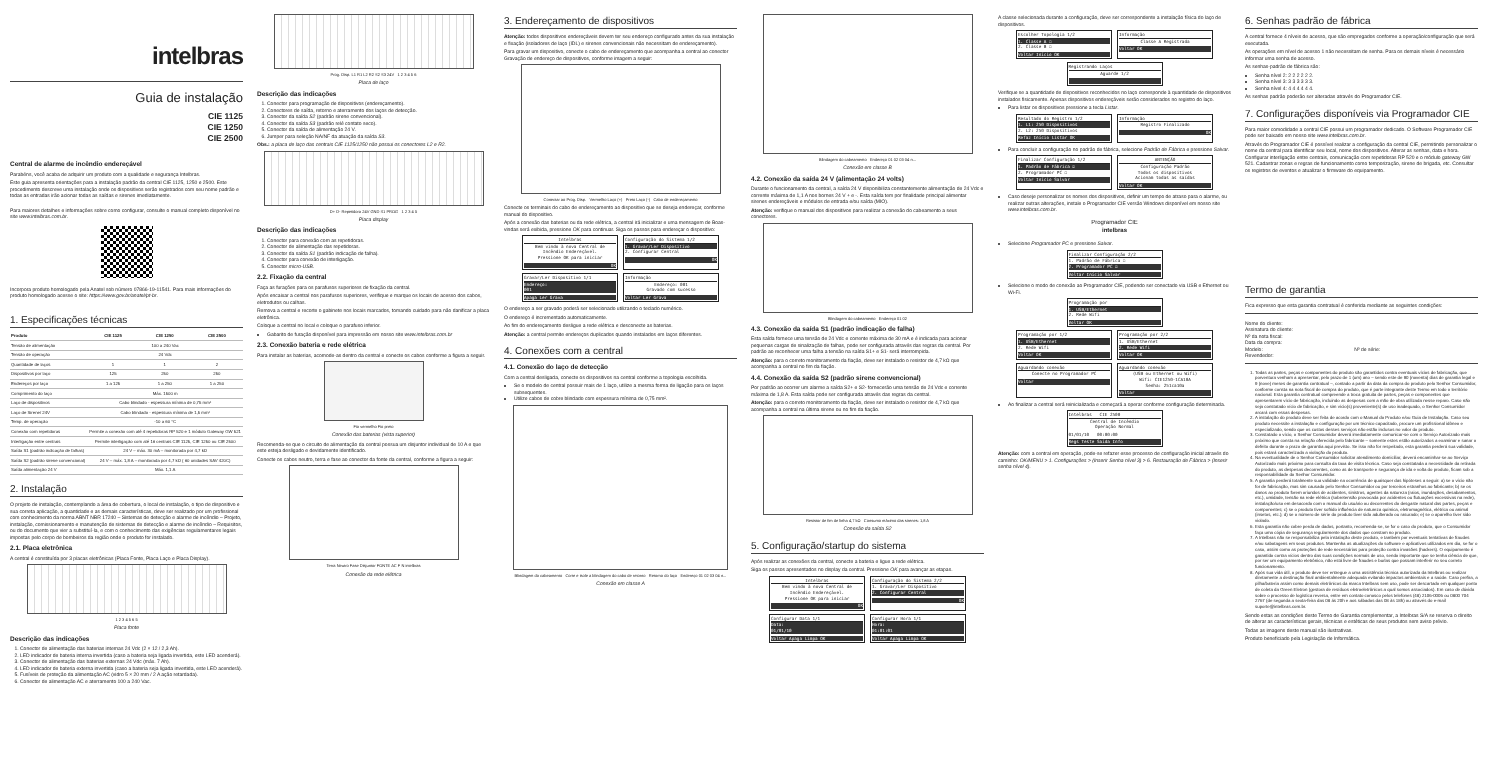intelbras
Guia de instalação
CIE 1125
CIE 1250
CIE 2500
Central de alarme de incêndio endereçável
Parabéns, você acaba de adquirir um produto com a qualidade e segurança Intelbras.
Este guia apresenta orientações para a instalação padrão da central CIE 1125, 1250 e 2500. Este procedimento descreve uma instalação onde os dispositivos serão registrados com seu nome padrão e todas as entradas irão acionar todas as saídas e sirenes imediatamente.
Para maiores detalhes e informações sobre como configurar, consulte o manual completo disponível no site www.intelbras.com.br.
Incorpora produto homologado pela Anatel sob número 07866-19-11541. Para mais informações do produto homologado acesse o site: https://www.gov.br/anatel/pt-br.
1. Especificações técnicas
| Produto | CIE 1125 | CIE 1250 | CIE 2500 |
| --- | --- | --- | --- |
| Tensão de alimentação | 100 a 240 Vac | | |
| Tensão de operação | 24 Vdc | | |
| Quantidade de laços | 1 | 1 | 2 |
| Dispositivos por laço | 125 | 250 | 250 |
| Endereços por laço | 1 a 125 | 1 a 250 | 1 a 250 |
| Comprimento do laço | Máx. 1500 m | | |
| Laço de dispositivos | Cabo blindado - espessura mínima de 0,75 mm² | | |
| Laço de Sirene/ 24V | Cabo blindado - espessura mínima de 1,5 mm² | | |
| Temp. de operação | -10 a 60 °C | | |
| Conexão com repetidoras | Permite a conexão com até 4 repetidoras RP 520 e 1 módulo Gateway GW 521 | | |
| Interligação entre centrais | Permite interligação com até 16 centrais CIE 1125, CIE 1250 ou CIE 2500 | | |
| Saída S1 (padrão indicação de falhas) | 24 V – máx. 30 mA – monitorada por 4,7 kΩ | | |
| Saída S2 (padrão sirene convencional) | 24 V – máx. 1,8 A – monitorada por 4,7 kΩ ( 60 unidades SAV 420C) | | |
| Saída alimentação 24 V | Máx. 1,1 A | | |
2. Instalação
O projeto de instalação, contemplando a área de cobertura, o local de instalação, o tipo de dispositivo e sua correta aplicação, a quantidade e as demais características, deve ser realizado por um profissional com conhecimento da norma ABNT NBR 17240 – Sistemas de detecção e alarme de incêndio – Projeto, instalação, comissionamento e manutenção de sistemas de detecção e alarme de incêndio – Requisitos, ou do documento que vier a substituí-la, e com o conhecimento das exigências regulamentares legais impostas pelo corpo de bombeiros da região onde o produto for instalado.
2.1. Placa eletrônica
A central é constituída por 3 placas eletrônicas (Placa Fonte, Placa Laço e Placa Display).
1 2 3 4 5 6 5
Placa fonte
Descrição das indicações
1. Conector de alimentação das baterias internas 24 Vdc (2 × 12 / 2,3 Ah).
2. LED indicador de bateria interna invertida (caso a bateria seja ligada invertida, este LED acenderá).
3. Conector de alimentação das baterias externas 24 Vdc (máx. 7 Ah).
4. LED indicador de bateria externa invertida (caso a bateria seja ligada invertida, este LED acenderá).
5. Fusíveis de proteção da alimentação AC (vidro 5 × 20 mm / 2 A ação retardada).
6. Conector de alimentação AC e aterramento 100 a 240 Vac.
Prog. Disp. L1 R1 L2 R2 S2 S3 24V 1 2 3 4 5 6
Placa de laço
Descrição das indicações
1. Conector para programação de dispositivos (endereçamento).
2. Conectores de saída, retorno e aterramento dos laços de detecção.
3. Conector da saída S2 (padrão sirene convencional).
4. Conector da saída S3 (padrão relé contato seco).
5. Conector da saída de alimentação 24 V.
6. Jumper para seleção NA/NF da atuação da saída S3.
Obs.: a placa de laço das centrais CIE 1125/1250 não possui os conectores L2 e R2.
D+ D- Repetidora 24V GND S1 PROG 1 2 3 4 5
Placa display
Descrição das indicações
1. Conector para conexão com as repetidoras.
2. Conector de alimentação das repetidoras.
3. Conector da saída S1 (padrão indicação de falha).
4. Conector para conexão de interligação.
5. Conector micro-USB.
2.2. Fixação da central
Faça as furações para os parafusos superiores de fixação da central.
Após encaixar a central nos parafusos superiores, verifique e marque os locais de acesso dos cabos, eletrodutos ou calhas.
Remova a central e recorte o gabinete nos locais marcados, tomando cuidado para não danificar a placa eletrônica.
Coloque a central no local e coloque o parafuso inferior.
Gabarito de furação disponível para impressão em nosso site www.intelbras.com.br
2.3. Conexão bateria e rede elétrica
Para instalar as baterias, acomode-as dentro da central e conecte os cabos conforme a figura a seguir.
Fio vermelho Fio preto
Conexão das baterias (vista superior)
Recomenda-se que o circuito de alimentação da central possua um disjuntor individual de 10 A e que este esteja desligado e devidamente identificado.
Conecte os cabos neutro, terra e fase ao conector da fonte da central, conforme a figura a seguir:
Terra Neutro Fase Disjuntor FONTE AC F N intelbras
Conexão da rede elétrica
3. Endereçamento de dispositivos
Atenção: todos dispositivos endereçáveis devem ter seu endereço configurado antes da sua instalação e fixação (isoladores de laço (IDL) e sirenes convencionais não necessitam de endereçamento).
Para gravar um dispositivo, conecte o cabo de endereçamento que acompanha a central ao conector Gravação de endereço de dispositivos, conforme imagem a seguir:
Conectar ao Prog. Disp. Vermelho Laço (+) Preto Laço (-) Cabo de endereçamento
Conecte os terminais do cabo de endereçamento ao dispositivo que se deseja endereçar, conforme manual do dispositivo.
Após a conexão das baterias ou da rede elétrica, a central irá inicializar e uma mensagem de Boas-vindas será exibida, pressione OK para continuar. Siga os passos para endereçar o dispositivo:
Intelbras
Bem vindo à nova Central de Incêndio Endereçável.
Pressione OK para iniciar
OK
Configuração do Sistema 1/2
1. Gravar/Ler Dispositivo
2. Configurar Central
OK
Gravar/Ler Dispositivo 1/1
Endereço:
001
Apaga Ler Grava
Informação
Endereço: 001
Gravado com sucesso
Voltar Ler Grava
O endereço a ser gravado poderá ser selecionado utilizando o teclado numérico.
O endereço é incrementado automaticamente.
Ao fim do endereçamento desligue a rede elétrica e desconecte as baterias.
Atenção: a central permite endereços duplicados quando instalados em laços diferentes.
4. Conexões com a central
4.1. Conexão do laço de detecção
Com a central desligada, conecte os dispositivos na central conforme a topologia escolhida.
Se o modelo de central possuir mais de 1 laço, utilize a mesma forma de ligação para os laços subsequentes.
Utilize cabos de cobre blindado com espessura mínima de 0,75 mm².
Blindagem do cabeamento Corte e isole a blindagem do cabo de retorno Retorno do laço Endereço 01 02 03 04 n...
Conexão em classe A
Blindagem do cabeamento Endereço 01 02 03 04 n...
Conexão em classe B
4.2. Conexão da saída 24 V (alimentação 24 volts)
Durante o funcionamento da central, a saída 24 V disponibiliza constantemente alimentação de 24 Vdc e corrente máxima de 1,1 A nos bornes 24 V + e -. Esta saída tem por finalidade principal alimentar sirenes endereçáveis e módulos de entrada e/ou saída (MIO).
Atenção: verifique o manual dos dispositivos para realizar a conexão do cabeamento a seus conectores.
Blindagem do cabeamento Endereço 01 02
4.3. Conexão da saída S1 (padrão indicação de falha)
Esta saída fornece uma tensão de 24 Vdc e corrente máxima de 30 mA e é indicada para acionar pequenas cargas de sinalização de falhas, pode ser configurada através das regras da central. Por padrão ao reconhecer uma falha a tensão na saída S1+ e S1- será interrompida.
Atenção: para o correto monitoramento da fiação, deve ser instalado o resistor de 4,7 kΩ que acompanha a central no fim da fiação.
4.4. Conexão da saída S2 (padrão sirene convencional)
Por padrão ao ocorrer um alarme a saída S2+ e S2- fornecerão uma tensão de 24 Vdc e corrente máxima de 1,8 A. Esta saída pode ser configurada através das regras da central.
Atenção: para o correto monitoramento da fiação, deve ser instalado o resistor de 4,7 kΩ que acompanha a central na última sirene ou no fim da fiação.
Resistor de fim de linha 4,7 kΩ Consumo máximo das sirenes: 1,8 A
Conexão da saída S2
5. Configuração/startup do sistema
Após realizar as conexões da central, conecte a bateria e ligue a rede elétrica.
Siga os passos apresentados no display da central. Pressione OK para avançar as etapas.
Intelbras
Bem vindo à nova Central de Incêndio Endereçável.
Pressione OK para iniciar
OK
Configuração do Sistema 2/2
1. Gravar/Ler Dispositivo
2. Configurar Central
OK
Configurar Data 1/1
Data:
01/01/10
Voltar Apaga Limpa OK
Configurar Hora 1/1
Hora:
01:01:01
Voltar Apaga Limpa OK
A classe selecionada durante a configuração, deve ser correspondente a instalação física do laço de dispositivos.
Escolher Topologia 1/2
1. Classe A ☐
2. Classe B ☐
Voltar Início OK
Informação
Classe A Registrada
Voltar OK
Registrando Laços
Aguarde 1/2
Verifique se a quantidade de dispositivos reconhecidos no laço corresponde à quantidade de dispositivos instalados fisicamente. Apenas dispositivos endereçáveis serão considerados no registro do laço.
Para listar os dispositivos pressione a tecla Listar.
Resultado do Registro 1/2
1. L1: 250 Dispositivos
2. L2: 250 Dispositivos
Refaz Início Listar OK
Informação
Registro Finalizado
OK
Para concluir a configuração no padrão de fábrica, selecione Padrão de Fábrica e pressione Salvar.
Finalizar Configuração 1/2
1. Padrão de Fábrica ☑
2. Programador PC ☐
Voltar Início Salvar
ANTENÇÃO
Configuração Padrão
Todos os dispositivos
Acionam todas as saídas
Voltar OK
Caso deseje personalizar os nomes dos dispositivos, definir um tempo de atraso para o alarme, ou realizar outras alterações, instale o Programador CIE versão Windows disponível em nosso site www.intelbras.com.br.
Programador CIE
intelbras
Selecione Programador PC e pressione Salvar.
Finalizar Configuração 2/2
1. Padrão de Fábrica ☐
2. Programador PC ☑
Voltar Início Salvar
Selecione o modo de conexão ao Programador CIE, podendo ser conectado via USB e Ethernet ou Wi-Fi.
Programação por
1. USB/Ethernet
2. Rede Wifi
Voltar OK
Programação por 1/2
1. USB/Ethernet
2. Rede Wifi
Voltar OK
Programação por 2/2
1. USB/Ethernet
2. Rede Wifi
Voltar OK
Aguardando conexão
Conecte no Programador PC
Voltar
Aguardando conexão
(USB ou Ethernet ou Wifi)
Wifi: CIE1250-1CA10A
Senha: 251ca10a
Voltar
Ao finalizar a central será reinicializada e começará a operar conforme configuração determinada.
Intelbras CIE 2500
Central de Incêndio
Operação Normal
01/01/10 00:00:00
Regs Teste Saída Info
Atenção: com a central em operação, pode-se refazer esse processo de configuração inicial através do caminho: OK/MENU > 1. Configurações > (Inserir Senha nível 3) > 6. Restauração de Fábrica > (Inserir senha nível 4).
6. Senhas padrão de fábrica
A central fornece 4 níveis de acesso, que são empregados conforme a operação/configuração que será executada.
As operações em nível de acesso 1 não necessitam de senha. Para os demais níveis é necessário informar uma senha de acesso.
As senhas-padrão de fábrica são:
Senha nível 2: 2 2 2 2 2 2.
Senha nível 3: 3 3 3 3 3 3.
Senha nível 4: 4 4 4 4 4 4.
As senhas padrão poderão ser alteradas através do Programador CIE.
7. Configurações disponíveis via Programador CIE
Para maior comodidade a central CIE possui um programador dedicado. O Software Programador CIE pode ser baixado em nosso site www.intelbras.com.br.
Através do Programador CIE é possível realizar a configuração da central CIE, permitindo personalizar o nome da central para identificar seu local, nome dos dispositivos. Alterar as senhas, data e hora. Configurar interligação entre centrais, comunicação com repetidoras RP 520 e o módulo gateway GW 521. Cadastrar zonas e regras de funcionamento como temporização, sirene de brigada, etc. Consultar os registros de eventos e atualizar o firmware do equipamento.
Termo de garantia
Fica expresso que esta garantia contratual é conferida mediante as seguintes condições:
Nome do cliente:
Assinatura do cliente:
Nº da nota fiscal:
Data da compra:
Modelo: Nº de série:
Revendedor:
1. Todas as partes, peças e componentes do produto são garantidos contra eventuais vícios de fabricação, que porventura venham a apresentar, pelo prazo de 1 (um) ano – sendo este de 90 (noventa) dias de garantia legal e 9 (nove) meses de garantia contratual –, contado a partir da data da compra do produto pelo Senhor Consumidor, conforme consta na nota fiscal de compra do produto, que é parte integrante deste Termo em todo o território nacional. Esta garantia contratual compreende a troca gratuita de partes, peças e componentes que apresentarem vício de fabricação, incluindo as despesas com a mão de obra utilizada nesse reparo. Caso não seja constatado vício de fabricação, e sim vício(s) proveniente(s) de uso inadequado, o Senhor Consumidor arcará com essas despesas.
2. A instalação do produto deve ser feita de acordo com o Manual do Produto e/ou Guia de Instalação. Caso seu produto necessite a instalação e configuração por um técnico capacitado, procure um profissional idôneo e especializado, sendo que os custos desses serviços não estão inclusos no valor do produto.
3. Constatado o vício, o Senhor Consumidor deverá imediatamente comunicar-se com o Serviço Autorizado mais próximo que consta na relação oferecida pelo fabricante – somente estes estão autorizados a examinar e sanar o defeito durante o prazo de garantia aqui previsto. Se isso não for respeitado, esta garantia perderá sua validade, pois estará caracterizada a violação do produto.
4. Na eventualidade de o Senhor Consumidor solicitar atendimento domiciliar, deverá encaminhar-se ao Serviço Autorizado mais próximo para consulta da taxa de visita técnica. Caso seja constatada a necessidade da retirada do produto, as despesas decorrentes, como as de transporte e segurança de ida e volta do produto, ficam sob a responsabilidade do Senhor Consumidor.
5. A garantia perderá totalmente sua validade na ocorrência de quaisquer das hipóteses a seguir: a) se o vício não for de fabricação, mas sim causado pelo Senhor Consumidor ou por terceiros estranhos ao fabricante; b) se os danos ao produto forem oriundos de acidentes, sinistros, agentes da natureza (raios, inundações, desabamentos, etc.), umidade, tensão na rede elétrica (sobretensão provocada por acidentes ou flutuações excessivas na rede), instalação/uso em desacordo com o manual do usuário ou decorrentes do desgaste natural das partes, peças e componentes; c) se o produto tiver sofrido influência de natureza química, eletromagnética, elétrica ou animal (insetos, etc.); d) se o número de série do produto tiver sido adulterado ou rasurado; e) se o aparelho tiver sido violado.
6. Esta garantia não cobre perda de dados, portanto, recomenda-se, se for o caso do produto, que o Consumidor faça uma cópia de segurança regularmente dos dados que constam no produto.
7. A Intelbras não se responsabiliza pela instalação deste produto, e também por eventuais tentativas de fraudes e/ou sabotagens em seus produtos. Mantenha as atualizações do software e aplicativos utilizados em dia, se for o caso, assim como as proteções de rede necessárias para proteção contra invasões (hackers). O equipamento é garantido contra vícios dentro das suas condições normais de uso, sendo importante que se tenha ciência de que, por ser um equipamento eletrônico, não está livre de fraudes e burlas que possam interferir no seu correto funcionamento.
8. Após sua vida útil, o produto deve ser entregue a uma assistência técnica autorizada da Intelbras ou realizar diretamente a destinação final ambientalmente adequada evitando impactos ambientais e a saúde. Caso prefira, a pilha/bateria assim como demais eletrônicos da marca Intelbras sem uso, pode ser descartado em qualquer ponto de coleta da Green Eletron (gestora de resíduos eletroeletrônicos a qual somos associados). Em caso de dúvida sobre o processo de logística reversa, entre em contato conosco pelos telefones (48) 2106-0006 ou 0800 704 2767 (de segunda a sexta-feira das 08 ás 20h e aos sábados das 08 às 18h) ou através do e-mail suporte@intelbras.com.br.
Sendo estas as condições deste Termo de Garantia complementar, a Intelbras S/A se reserva o direito de alterar as características gerais, técnicas e estéticas de seus produtos sem aviso prévio.
Todas as imagens deste manual são ilustrativas.
Produto beneficiado pela Legislação de Informática.